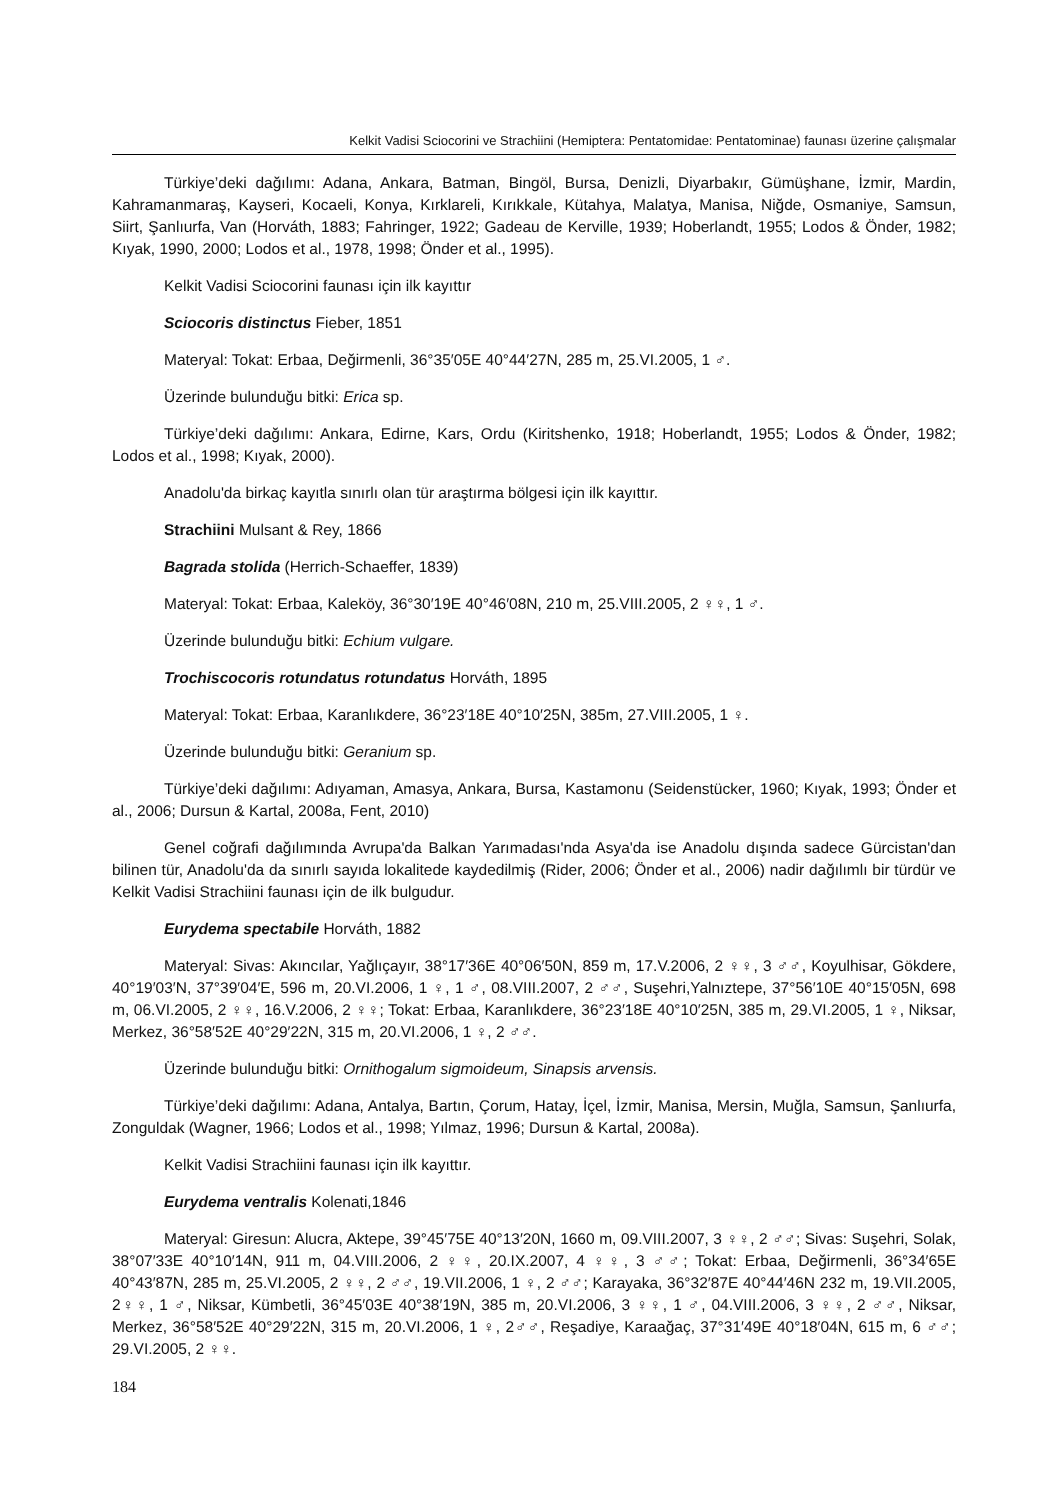Kelkit Vadisi Sciocorini ve Strachiini (Hemiptera: Pentatomidae: Pentatominae) faunası üzerine çalışmalar
Türkiye’deki dağılımı: Adana, Ankara, Batman, Bingöl, Bursa, Denizli, Diyarbakır, Gümüşhane, İzmir, Mardin, Kahramanmaraş, Kayseri, Kocaeli, Konya, Kırklareli, Kırıkkale, Kütahya, Malatya, Manisa, Niğde, Osmaniye, Samsun, Siirt, Şanlıurfa, Van (Horváth, 1883; Fahringer, 1922; Gadeau de Kerville, 1939; Hoberlandt, 1955; Lodos & Önder, 1982; Kıyak, 1990, 2000; Lodos et al., 1978, 1998; Önder et al., 1995).
Kelkit Vadisi Sciocorini faunası için ilk kayıttır
Sciocoris distinctus Fieber, 1851
Materyal: Tokat: Erbaa, Değirmenli, 36°35′05E 40°44′27N, 285 m, 25.VI.2005, 1 ♂.
Üzerinde bulunduğu bitki: Erica sp.
Türkiye’deki dağılımı: Ankara, Edirne, Kars, Ordu (Kiritshenko, 1918; Hoberlandt, 1955; Lodos & Önder, 1982; Lodos et al., 1998; Kıyak, 2000).
Anadolu'da birkaç kayıtla sınırlı olan tür araştırma bölgesi için ilk kayıttır.
Strachiini Mulsant & Rey, 1866
Bagrada stolida (Herrich-Schaeffer, 1839)
Materyal: Tokat: Erbaa, Kaleköy, 36°30′19E 40°46′08N, 210 m, 25.VIII.2005, 2 ♀♀, 1 ♂.
Üzerinde bulunduğu bitki: Echium vulgare.
Trochiscocoris rotundatus rotundatus Horváth, 1895
Materyal: Tokat: Erbaa, Karanlıkdere, 36°23′18E 40°10′25N, 385m, 27.VIII.2005, 1 ♀.
Üzerinde bulunduğu bitki: Geranium sp.
Türkiye’deki dağılımı: Adıyaman, Amasya, Ankara, Bursa, Kastamonu (Seidenstücker, 1960; Kıyak, 1993; Önder et al., 2006; Dursun & Kartal, 2008a, Fent, 2010)
Genel coğrafi dağılımında Avrupa'da Balkan Yarımadası'nda Asya'da ise Anadolu dışında sadece Gürcistan'dan bilinen tür, Anadolu'da da sınırlı sayıda lokalitede kaydedilmiş (Rider, 2006; Önder et al., 2006) nadir dağılımlı bir türdür ve Kelkit Vadisi Strachiini faunası için de ilk bulgudur.
Eurydema spectabile Horváth, 1882
Materyal: Sivas: Akıncılar, Yağlıçayır, 38°17′36E 40°06′50N, 859 m, 17.V.2006, 2 ♀♀, 3 ♂♂, Koyulhisar, Gökdere, 40°19′03′N, 37°39′04′E, 596 m, 20.VI.2006, 1 ♀, 1 ♂, 08.VIII.2007, 2 ♂♂, Suşehri,Yalnıztepe, 37°56′10E 40°15′05N, 698 m, 06.VI.2005, 2 ♀♀, 16.V.2006, 2 ♀♀; Tokat: Erbaa, Karanlıkdere, 36°23′18E 40°10′25N, 385 m, 29.VI.2005, 1 ♀, Niksar, Merkez, 36°58′52E 40°29′22N, 315 m, 20.VI.2006, 1 ♀, 2 ♂♂.
Üzerinde bulunduğu bitki: Ornithogalum sigmoideum, Sinapsis arvensis.
Türkiye’deki dağılımı: Adana, Antalya, Bartın, Çorum, Hatay, İçel, İzmir, Manisa, Mersin, Muğla, Samsun, Şanlıurfa, Zonguldak (Wagner, 1966; Lodos et al., 1998; Yılmaz, 1996; Dursun & Kartal, 2008a).
Kelkit Vadisi Strachiini faunası için ilk kayıttır.
Eurydema ventralis Kolenati,1846
Materyal: Giresun: Alucra, Aktepe, 39°45′75E 40°13′20N, 1660 m, 09.VIII.2007, 3 ♀♀, 2 ♂♂; Sivas: Suşehri, Solak, 38°07′33E 40°10′14N, 911 m, 04.VIII.2006, 2 ♀♀, 20.IX.2007, 4 ♀♀, 3 ♂♂; Tokat: Erbaa, Değirmenli, 36°34′65E 40°43′87N, 285 m, 25.VI.2005, 2 ♀♀, 2 ♂♂, 19.VII.2006, 1 ♀, 2 ♂♂; Karayaka, 36°32′87E 40°44′46N 232 m, 19.VII.2005, 2♀♀, 1 ♂, Niksar, Kümbetli, 36°45′03E 40°38′19N, 385 m, 20.VI.2006, 3 ♀♀, 1 ♂, 04.VIII.2006, 3 ♀♀, 2 ♂♂, Niksar, Merkez, 36°58′52E 40°29′22N, 315 m, 20.VI.2006, 1 ♀, 2♂♂, Reşadiye, Karaağaç, 37°31′49E 40°18′04N, 615 m, 6 ♂♂; 29.VI.2005, 2 ♀♀.
184